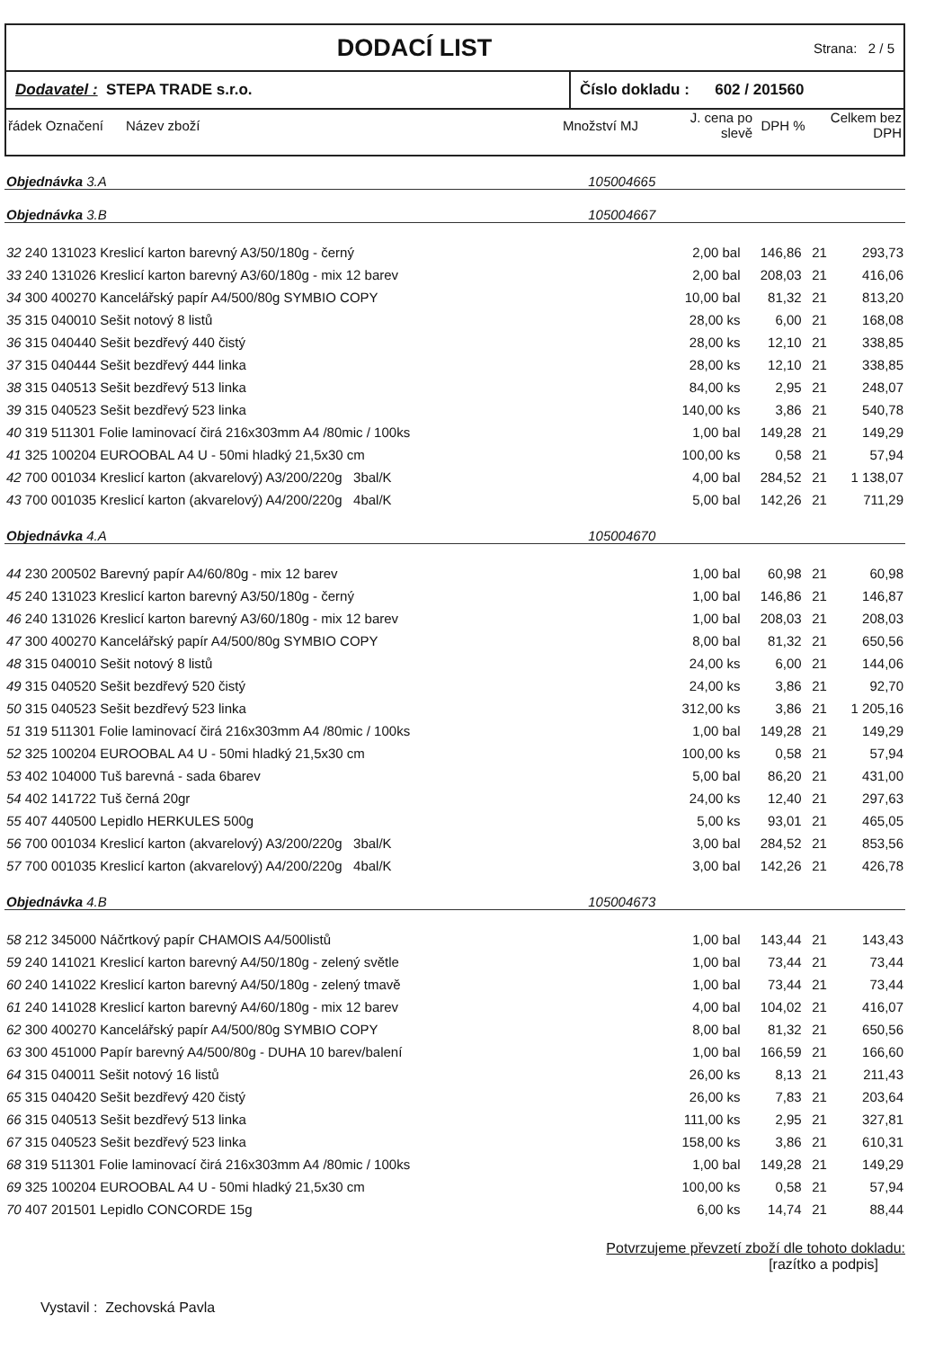DODACÍ LIST
Strana: 2 / 5
Dodavatel : STEPA TRADE s.r.o.
Číslo dokladu : 602 / 201560
| řádek Označení Název zboží | Množství MJ | J. cena po slevě | DPH % | Celkem bez DPH |
| --- | --- | --- | --- | --- |
| Objednávka 3.A | 105004665 | | | | |
| Objednávka 3.B | 105004667 | | | | |
| 32 240 131023 Kreslicí karton barevný A3/50/180g - černý | | 2,00 bal | 146,86 | 21 | 293,73 |
| 33 240 131026 Kreslicí karton barevný A3/60/180g - mix 12 barev | | 2,00 bal | 208,03 | 21 | 416,06 |
| 34 300 400270 Kancelářský papír A4/500/80g SYMBIO COPY | | 10,00 bal | 81,32 | 21 | 813,20 |
| 35 315 040010 Sešit notový 8 listů | | 28,00 ks | 6,00 | 21 | 168,08 |
| 36 315 040440 Sešit bezdřevý 440 čistý | | 28,00 ks | 12,10 | 21 | 338,85 |
| 37 315 040444 Sešit bezdřevý 444 linka | | 28,00 ks | 12,10 | 21 | 338,85 |
| 38 315 040513 Sešit bezdřevý 513 linka | | 84,00 ks | 2,95 | 21 | 248,07 |
| 39 315 040523 Sešit bezdřevý 523 linka | | 140,00 ks | 3,86 | 21 | 540,78 |
| 40 319 511301 Folie laminovací čirá 216x303mm A4 /80mic / 100ks | | 1,00 bal | 149,28 | 21 | 149,29 |
| 41 325 100204 EUROOBAL A4 U - 50mi hladký 21,5x30 cm | | 100,00 ks | 0,58 | 21 | 57,94 |
| 42 700 001034 Kreslicí karton (akvarelový) A3/200/220g 3bal/K | | 4,00 bal | 284,52 | 21 | 1 138,07 |
| 43 700 001035 Kreslicí karton (akvarelový) A4/200/220g 4bal/K | | 5,00 bal | 142,26 | 21 | 711,29 |
| Objednávka 4.A | 105004670 | | | | |
| 44 230 200502 Barevný papír A4/60/80g - mix 12 barev | | 1,00 bal | 60,98 | 21 | 60,98 |
| 45 240 131023 Kreslicí karton barevný A3/50/180g - černý | | 1,00 bal | 146,86 | 21 | 146,87 |
| 46 240 131026 Kreslicí karton barevný A3/60/180g - mix 12 barev | | 1,00 bal | 208,03 | 21 | 208,03 |
| 47 300 400270 Kancelářský papír A4/500/80g SYMBIO COPY | | 8,00 bal | 81,32 | 21 | 650,56 |
| 48 315 040010 Sešit notový 8 listů | | 24,00 ks | 6,00 | 21 | 144,06 |
| 49 315 040520 Sešit bezdřevý 520 čistý | | 24,00 ks | 3,86 | 21 | 92,70 |
| 50 315 040523 Sešit bezdřevý 523 linka | | 312,00 ks | 3,86 | 21 | 1 205,16 |
| 51 319 511301 Folie laminovací čirá 216x303mm A4 /80mic / 100ks | | 1,00 bal | 149,28 | 21 | 149,29 |
| 52 325 100204 EUROOBAL A4 U - 50mi hladký 21,5x30 cm | | 100,00 ks | 0,58 | 21 | 57,94 |
| 53 402 104000 Tuš barevná - sada 6barev | | 5,00 bal | 86,20 | 21 | 431,00 |
| 54 402 141722 Tuš černá 20gr | | 24,00 ks | 12,40 | 21 | 297,63 |
| 55 407 440500 Lepidlo HERKULES 500g | | 5,00 ks | 93,01 | 21 | 465,05 |
| 56 700 001034 Kreslicí karton (akvarelový) A3/200/220g 3bal/K | | 3,00 bal | 284,52 | 21 | 853,56 |
| 57 700 001035 Kreslicí karton (akvarelový) A4/200/220g 4bal/K | | 3,00 bal | 142,26 | 21 | 426,78 |
| Objednávka 4.B | 105004673 | | | | |
| 58 212 345000 Náčrtkový papír CHAMOIS A4/500listů | | 1,00 bal | 143,44 | 21 | 143,43 |
| 59 240 141021 Kreslicí karton barevný A4/50/180g - zelený světle | | 1,00 bal | 73,44 | 21 | 73,44 |
| 60 240 141022 Kreslicí karton barevný A4/50/180g - zelený tmavě | | 1,00 bal | 73,44 | 21 | 73,44 |
| 61 240 141028 Kreslicí karton barevný A4/60/180g - mix 12 barev | | 4,00 bal | 104,02 | 21 | 416,07 |
| 62 300 400270 Kancelářský papír A4/500/80g SYMBIO COPY | | 8,00 bal | 81,32 | 21 | 650,56 |
| 63 300 451000 Papír barevný A4/500/80g - DUHA 10 barev/balení | | 1,00 bal | 166,59 | 21 | 166,60 |
| 64 315 040011 Sešit notový 16 listů | | 26,00 ks | 8,13 | 21 | 211,43 |
| 65 315 040420 Sešit bezdřevý 420 čistý | | 26,00 ks | 7,83 | 21 | 203,64 |
| 66 315 040513 Sešit bezdřevý 513 linka | | 111,00 ks | 2,95 | 21 | 327,81 |
| 67 315 040523 Sešit bezdřevý 523 linka | | 158,00 ks | 3,86 | 21 | 610,31 |
| 68 319 511301 Folie laminovací čirá 216x303mm A4 /80mic / 100ks | | 1,00 bal | 149,28 | 21 | 149,29 |
| 69 325 100204 EUROOBAL A4 U - 50mi hladký 21,5x30 cm | | 100,00 ks | 0,58 | 21 | 57,94 |
| 70 407 201501 Lepidlo CONCORDE 15g | | 6,00 ks | 14,74 | 21 | 88,44 |
Potvrzujeme převzetí zboží dle tohoto dokladu:
[razítko a podpis]
Vystavil : Zechovská Pavla